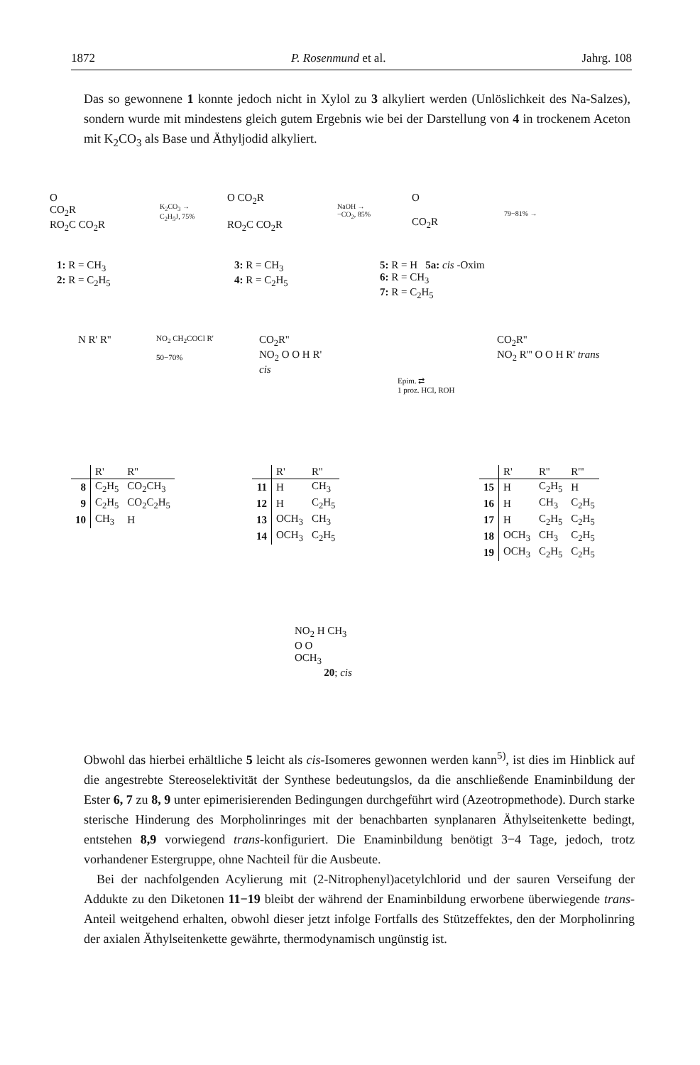1872 P. Rosenmund et al. Jahrg. 108
Das so gewonnene 1 konnte jedoch nicht in Xylol zu 3 alkyliert werden (Unlöslichkeit des Na-Salzes), sondern wurde mit mindestens gleich gutem Ergebnis wie bei der Darstellung von 4 in trockenem Aceton mit K<sub>2</sub>CO<sub>3</sub> als Base und Äthyljodid alkyliert.
O
CO<sub>2</sub>R
RO<sub>2</sub>C CO<sub>2</sub>R
K<sub>2</sub>CO<sub>3</sub> →
C<sub>2</sub>H<sub>5</sub>J, 75%
O CO<sub>2</sub>R
RO<sub>2</sub>C CO<sub>2</sub>R
NaOH →
−CO<sub>2</sub>, 85%
O
CO<sub>2</sub>R
79−81% →
1: R = CH<sub>3</sub>
2: R = C<sub>2</sub>H<sub>5</sub>
3: R = CH<sub>3</sub>
4: R = C<sub>2</sub>H<sub>5</sub>
5: R = H 5a: cis -Oxim
6: R = CH<sub>3</sub>
7: R = C<sub>2</sub>H<sub>5</sub>
N R' R''
NO<sub>2</sub> CH<sub>2</sub>COCl R'
50−70%
CO<sub>2</sub>R''
NO<sub>2</sub> O O H R'
cis
Epim. ⇄
1 proz. HCl, ROH
CO<sub>2</sub>R''
NO<sub>2</sub> R''' O O H R' trans
| | R' | R'' |
| --- | --- | --- |
| 8 | C<sub>2</sub>H<sub>5</sub> | CO<sub>2</sub>CH<sub>3</sub> |
| 9 | C<sub>2</sub>H<sub>5</sub> | CO<sub>2</sub>C<sub>2</sub>H<sub>5</sub> |
| 10 | CH<sub>3</sub> | H |
| | R' | R'' |
| --- | --- | --- |
| 11 | H | CH<sub>3</sub> |
| 12 | H | C<sub>2</sub>H<sub>5</sub> |
| 13 | OCH<sub>3</sub> | CH<sub>3</sub> |
| 14 | OCH<sub>3</sub> | C<sub>2</sub>H<sub>5</sub> |
| | R' | R'' | R''' |
| --- | --- | --- | --- |
| 15 | H | C<sub>2</sub>H<sub>5</sub> | H |
| 16 | H | CH<sub>3</sub> | C<sub>2</sub>H<sub>5</sub> |
| 17 | H | C<sub>2</sub>H<sub>5</sub> | C<sub>2</sub>H<sub>5</sub> |
| 18 | OCH<sub>3</sub> | CH<sub>3</sub> | C<sub>2</sub>H<sub>5</sub> |
| 19 | OCH<sub>3</sub> | C<sub>2</sub>H<sub>5</sub> | C<sub>2</sub>H<sub>5</sub> |
NO<sub>2</sub> H CH<sub>3</sub>
O O
OCH<sub>3</sub>
20; cis
Obwohl das hierbei erhältliche 5 leicht als cis-Isomeres gewonnen werden kann<sup>5)</sup>, ist dies im Hinblick auf die angestrebte Stereoselektivität der Synthese bedeutungslos, da die anschließende Enaminbildung der Ester 6, 7 zu 8, 9 unter epimerisierenden Bedingungen durchgeführt wird (Azeotropmethode). Durch starke sterische Hinderung des Morpholinringes mit der benachbarten synplanaren Äthylseitenkette bedingt, entstehen 8,9 vorwiegend trans-konfiguriert. Die Enaminbildung benötigt 3−4 Tage, jedoch, trotz vorhandener Estergruppe, ohne Nachteil für die Ausbeute.
Bei der nachfolgenden Acylierung mit (2-Nitrophenyl)acetylchlorid und der sauren Verseifung der Addukte zu den Diketonen 11−19 bleibt der während der Enaminbildung erworbene überwiegende trans-Anteil weitgehend erhalten, obwohl dieser jetzt infolge Fortfalls des Stützeffektes, den der Morpholinring der axialen Äthylseitenkette gewährte, thermodynamisch ungünstig ist.